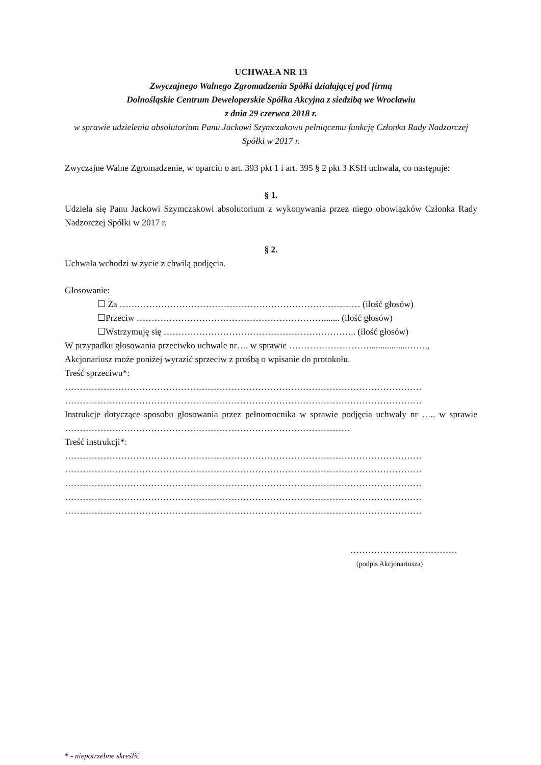UCHWAŁA NR 13
Zwyczajnego Walnego Zgromadzenia Spółki działającej pod firmą
Dolnośląskie Centrum Deweloperskie Spółka Akcyjna z siedzibą we Wrocławiu
z dnia 29 czerwca 2018 r.
w sprawie udzielenia absolutorium Panu Jackowi Szymczakowu pełniącemu funkcję Członka Rady Nadzorczej Spółki w 2017 r.
Zwyczajne Walne Zgromadzenie, w oparciu o art. 393 pkt 1 i art. 395 § 2 pkt 3 KSH uchwala, co następuje:
§ 1.
Udziela się Panu Jackowi Szymczakowi absolutorium z wykonywania przez niego obowiązków Członka Rady Nadzorczej Spółki w 2017 r.
§ 2.
Uchwała wchodzi w życie z chwilą podjęcia.
Głosowanie:
☐ Za ……………………………………………………………………… (ilość głosów)
☐Przeciw ………………………………………………………....... (ilość głosów)
☐Wstrzymuję się ……………………………………………………….. (ilość głosów)
W przypadku głosowania przeciwko uchwale nr…. w sprawie ……………………….................…….,
Akcjonariusz może poniżej wyrazić sprzeciw z prośbą o wpisanie do protokołu.
Treść sprzeciwu*:
…………………………………………………………………………………………………………
…………………………………………………………………………………………………………
Instrukcje dotyczące sposobu głosowania przez pełnomocnika w sprawie podjęcia uchwały nr ….. w sprawie ……………………………………………………………………………………
Treść instrukcji*:
…………………………………………………………………………………………………………
…………………………………………………………………………………………………………
…………………………………………………………………………………………………………
…………………………………………………………………………………………………………
…………………………………………………………………………………………………………
………………………………
(podpis Akcjonariusza)
* - niepotrzebne skreślić